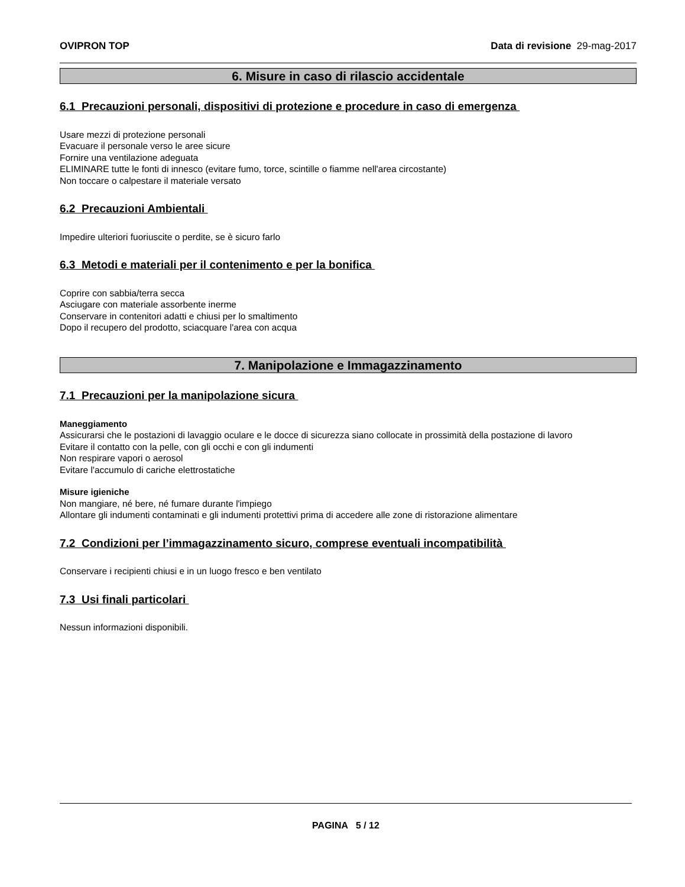OVIPRON TOP Data di revisione 29-mag-2017
6. Misure in caso di rilascio accidentale
6.1 Precauzioni personali, dispositivi di protezione e procedure in caso di emergenza
Usare mezzi di protezione personali
Evacuare il personale verso le aree sicure
Fornire una ventilazione adeguata
ELIMINARE tutte le fonti di innesco (evitare fumo, torce, scintille o fiamme nell'area circostante)
Non toccare o calpestare il materiale versato
6.2 Precauzioni Ambientali
Impedire ulteriori fuoriuscite o perdite, se è sicuro farlo
6.3 Metodi e materiali per il contenimento e per la bonifica
Coprire con sabbia/terra secca
Asciugare con materiale assorbente inerme
Conservare in contenitori adatti e chiusi per lo smaltimento
Dopo il recupero del prodotto, sciacquare l'area con acqua
7. Manipolazione e Immagazzinamento
7.1 Precauzioni per la manipolazione sicura
Maneggiamento
Assicurarsi che le postazioni di lavaggio oculare e le docce di sicurezza siano collocate in prossimità della postazione di lavoro
Evitare il contatto con la pelle, con gli occhi e con gli indumenti
Non respirare vapori o aerosol
Evitare l'accumulo di cariche elettrostatiche
Misure igieniche
Non mangiare, né bere, né fumare durante l'impiego
Allontare gli indumenti contaminati e gli indumenti protettivi prima di accedere alle zone di ristorazione alimentare
7.2 Condizioni per l’immagazzinamento sicuro, comprese eventuali incompatibilità
Conservare i recipienti chiusi e in un luogo fresco e ben ventilato
7.3 Usi finali particolari
Nessun informazioni disponibili.
PAGINA 5 / 12